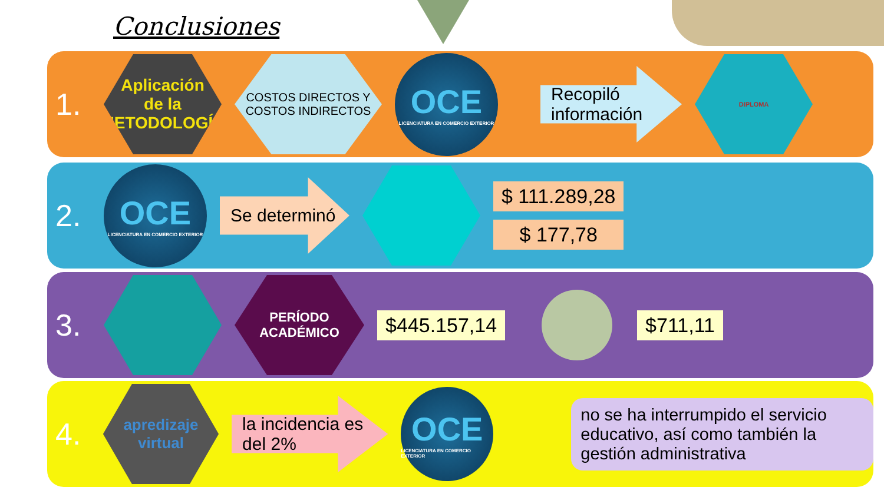Conclusiones
1.
Aplicación
de la
METODOLOGÍA
COSTOS DIRECTOS Y
COSTOS INDIRECTOS
OCE
LICENCIATURA EN COMERCIO EXTERIOR
Recopiló información
DIPLOMA
2.
OCE
LICENCIATURA EN COMERCIO EXTERIOR
Se determinó
$ 111.289,28
$ 177,78
3.
PERÍODO ACADÉMICO
$445.157,14 $711,11
4.
apredizaje virtual
la incidencia es del 2%
OCE
LICENCIATURA EN COMERCIO EXTERIOR
no se ha interrumpido el servicio educativo, así como también la gestión administrativa